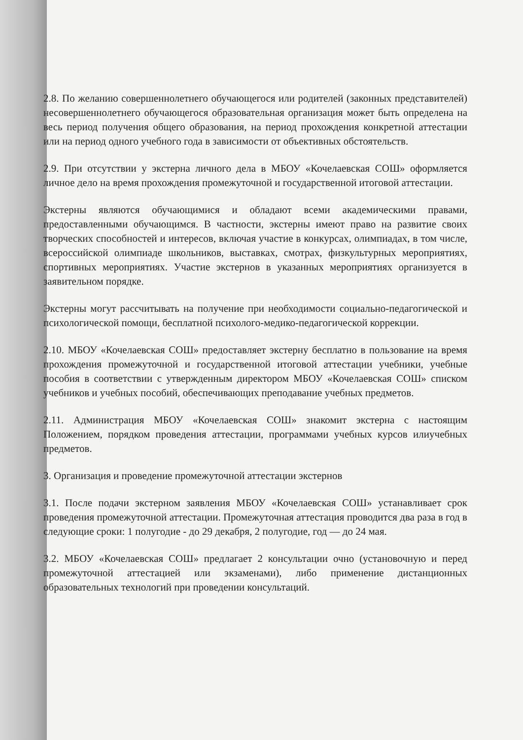2.8. По желанию совершеннолетнего обучающегося или родителей (законных представителей) несовершеннолетнего обучающегося образовательная организация может быть определена на весь период получения общего образования, на период прохождения конкретной аттестации или на период одного учебного года в зависимости от объективных обстоятельств.
2.9. При отсутствии у экстерна личного дела в МБОУ «Кочелаевская СОШ» оформляется личное дело на время прохождения промежуточной и государственной итоговой аттестации.
Экстерны являются обучающимися и обладают всеми академическими правами, предоставленными обучающимся. В частности, экстерны имеют право на развитие своих творческих способностей и интересов, включая участие в конкурсах, олимпиадах, в том числе, всероссийской олимпиаде школьников, выставках, смотрах, физкультурных мероприятиях, спортивных мероприятиях. Участие экстернов в указанных мероприятиях организуется в заявительном порядке.
Экстерны могут рассчитывать на получение при необходимости социально-педагогической и психологической помощи, бесплатной психолого-медико-педагогической коррекции.
2.10. МБОУ «Кочелаевская СОШ» предоставляет экстерну бесплатно в пользование на время прохождения промежуточной и государственной итоговой аттестации учебники, учебные пособия в соответствии с утвержденным директором МБОУ «Кочелаевская СОШ» списком учебников и учебных пособий, обеспечивающих преподавание учебных предметов.
2.11. Администрация МБОУ «Кочелаевская СОШ» знакомит экстерна с настоящим Положением, порядком проведения аттестации, программами учебных курсов илиучебных предметов.
3. Организация и проведение промежуточной аттестации экстернов
3.1. После подачи экстерном заявления МБОУ «Кочелаевская СОШ» устанавливает срок проведения промежуточной аттестации. Промежуточная аттестация проводится два раза в год в следующие сроки: 1 полугодие - до 29 декабря, 2 полугодие, год — до 24 мая.
3.2. МБОУ «Кочелаевская СОШ» предлагает 2 консультации очно (установочную и перед промежуточной аттестацией или экзаменами), либо применение дистанционных образовательных технологий при проведении консультаций.